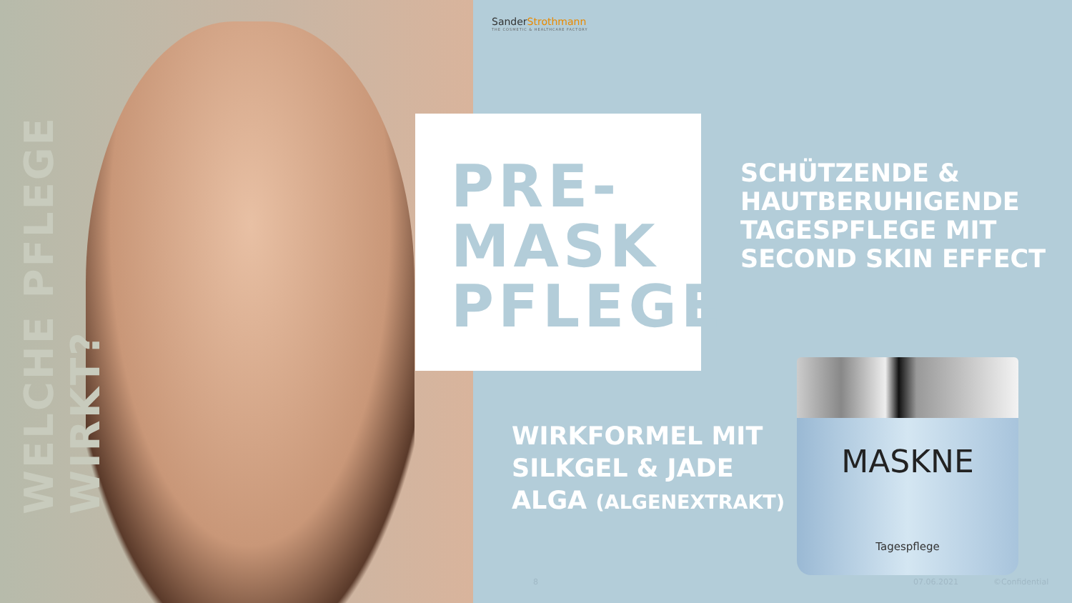WELCHE PFLEGE WIRKT?
SanderStrothmann
THE COSMETIC & HEALTHCARE FACTORY
PRE-
MASK
PFLEGE
SCHÜTZENDE &
HAUTBERUHIGENDE
TAGESPFLEGE MIT
SECOND SKIN EFFECT
WIRKFORMEL MIT
SILKGEL & JADE
ALGA (ALGENEXTRAKT)
MASKNE
Tagespflege
8 07.06.2021 ©Confidential